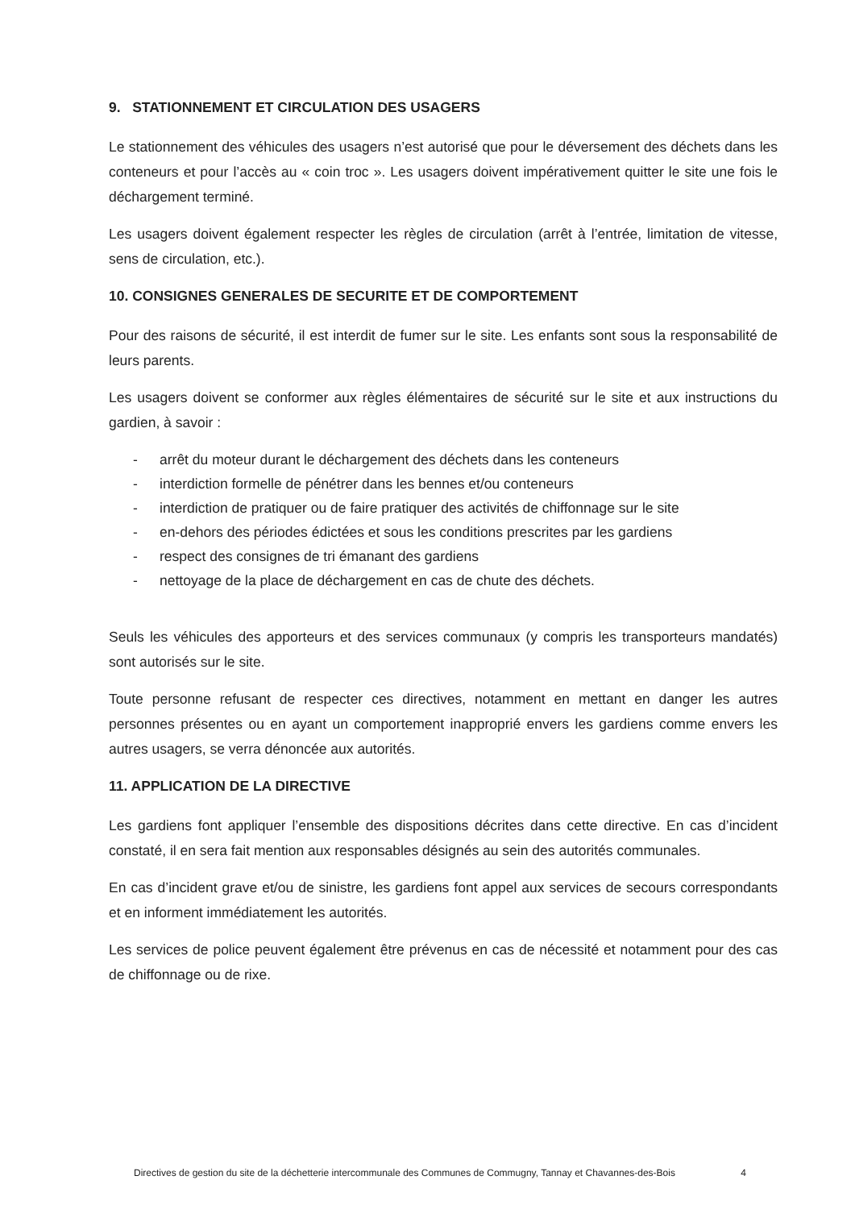9. STATIONNEMENT ET CIRCULATION DES USAGERS
Le stationnement des véhicules des usagers n’est autorisé que pour le déversement des déchets dans les conteneurs et pour l’accès au « coin troc ». Les usagers doivent impérativement quitter le site une fois le déchargement terminé.
Les usagers doivent également respecter les règles de circulation (arrêt à l’entrée, limitation de vitesse, sens de circulation, etc.).
10. CONSIGNES GENERALES DE SECURITE ET DE COMPORTEMENT
Pour des raisons de sécurité, il est interdit de fumer sur le site. Les enfants sont sous la responsabilité de leurs parents.
Les usagers doivent se conformer aux règles élémentaires de sécurité sur le site et aux instructions du gardien, à savoir :
- arrêt du moteur durant le déchargement des déchets dans les conteneurs
- interdiction formelle de pénétrer dans les bennes et/ou conteneurs
- interdiction de pratiquer ou de faire pratiquer des activités de chiffonnage sur le site
- en-dehors des périodes édictées et sous les conditions prescrites par les gardiens
- respect des consignes de tri émanant des gardiens
- nettoyage de la place de déchargement en cas de chute des déchets.
Seuls les véhicules des apporteurs et des services communaux (y compris les transporteurs mandatés) sont autorisés sur le site.
Toute personne refusant de respecter ces directives, notamment en mettant en danger les autres personnes présentes ou en ayant un comportement inapproprié envers les gardiens comme envers les autres usagers, se verra dénoncée aux autorités.
11. APPLICATION DE LA DIRECTIVE
Les gardiens font appliquer l’ensemble des dispositions décrites dans cette directive. En cas d’incident constaté, il en sera fait mention aux responsables désignés au sein des autorités communales.
En cas d’incident grave et/ou de sinistre, les gardiens font appel aux services de secours correspondants et en informent immédiatement les autorités.
Les services de police peuvent également être prévenus en cas de nécessité et notamment pour des cas de chiffonnage ou de rixe.
Directives de gestion du site de la déchetterie intercommunale des Communes de Commugny, Tannay et Chavannes-des-Bois 4